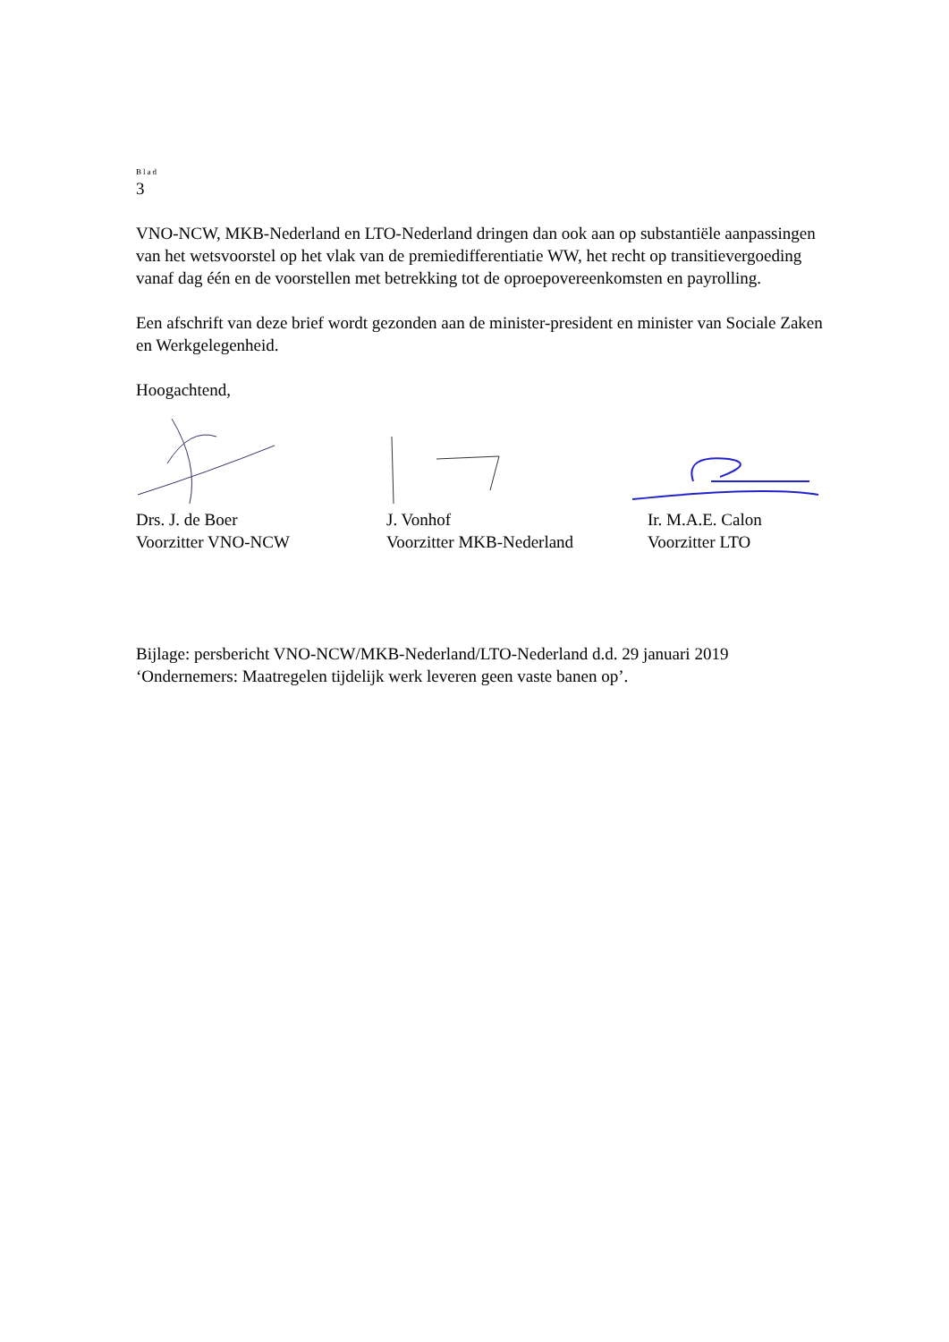Blad
3
VNO-NCW, MKB-Nederland en LTO-Nederland dringen dan ook aan op substantiële aanpassingen van het wetsvoorstel op het vlak van de premiedifferentiatie WW, het recht op transitievergoeding vanaf dag één en de voorstellen met betrekking tot de oproepovereenkomsten en payrolling.
Een afschrift van deze brief wordt gezonden aan de minister-president en minister van Sociale Zaken en Werkgelegenheid.
Hoogachtend,
Drs. J. de Boer
Voorzitter VNO-NCW
J. Vonhof
Voorzitter MKB-Nederland
Ir. M.A.E. Calon
Voorzitter LTO
Bijlage: persbericht VNO-NCW/MKB-Nederland/LTO-Nederland d.d. 29 januari 2019 ‘Ondernemers: Maatregelen tijdelijk werk leveren geen vaste banen op’.